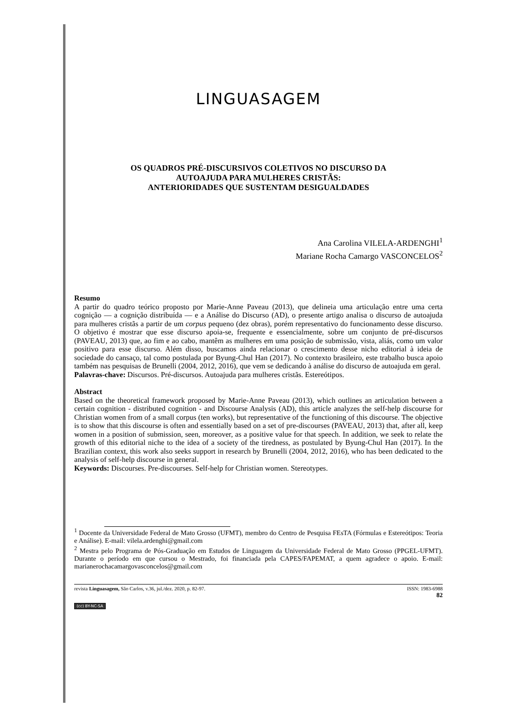LINGUASAGEM
OS QUADROS PRÉ-DISCURSIVOS COLETIVOS NO DISCURSO DA
AUTOAJUDA PARA MULHERES CRISTÃS:
ANTERIORIDADES QUE SUSTENTAM DESIGUALDADES
Ana Carolina VILELA-ARDENGHI<sup>1</sup>
Mariane Rocha Camargo VASCONCELOS<sup>2</sup>
Resumo
A partir do quadro teórico proposto por Marie-Anne Paveau (2013), que delineia uma articulação entre uma certa cognição — a cognição distribuída — e a Análise do Discurso (AD), o presente artigo analisa o discurso de autoajuda para mulheres cristãs a partir de um corpus pequeno (dez obras), porém representativo do funcionamento desse discurso. O objetivo é mostrar que esse discurso apoia-se, frequente e essencialmente, sobre um conjunto de pré-discursos (PAVEAU, 2013) que, ao fim e ao cabo, mantêm as mulheres em uma posição de submissão, vista, aliás, como um valor positivo para esse discurso. Além disso, buscamos ainda relacionar o crescimento desse nicho editorial à ideia de sociedade do cansaço, tal como postulada por Byung-Chul Han (2017). No contexto brasileiro, este trabalho busca apoio também nas pesquisas de Brunelli (2004, 2012, 2016), que vem se dedicando à análise do discurso de autoajuda em geral.
Palavras-chave: Discursos. Pré-discursos. Autoajuda para mulheres cristãs. Estereótipos.
Abstract
Based on the theoretical framework proposed by Marie-Anne Paveau (2013), which outlines an articulation between a certain cognition - distributed cognition - and Discourse Analysis (AD), this article analyzes the self-help discourse for Christian women from of a small corpus (ten works), but representative of the functioning of this discourse. The objective is to show that this discourse is often and essentially based on a set of pre-discourses (PAVEAU, 2013) that, after all, keep women in a position of submission, seen, moreover, as a positive value for that speech. In addition, we seek to relate the growth of this editorial niche to the idea of a society of the tiredness, as postulated by Byung-Chul Han (2017). In the Brazilian context, this work also seeks support in research by Brunelli (2004, 2012, 2016), who has been dedicated to the analysis of self-help discourse in general.
Keywords: Discourses. Pre-discourses. Self-help for Christian women. Stereotypes.
<sup>1</sup> Docente da Universidade Federal de Mato Grosso (UFMT), membro do Centro de Pesquisa FEsTA (Fórmulas e Estereótipos: Teoria e Análise). E-mail: vilela.ardenghi@gmail.com
<sup>2</sup> Mestra pelo Programa de Pós-Graduação em Estudos de Linguagem da Universidade Federal de Mato Grosso (PPGEL-UFMT). Durante o período em que cursou o Mestrado, foi financiada pela CAPES/FAPEMAT, a quem agradece o apoio. E-mail: marianerochacamargovasconcelos@gmail.com
revista Linguasagem, São Carlos, v.36, jul./dez. 2020, p. 82-97. ISSN: 1983-6988
82
(cc) BY-NC-SA